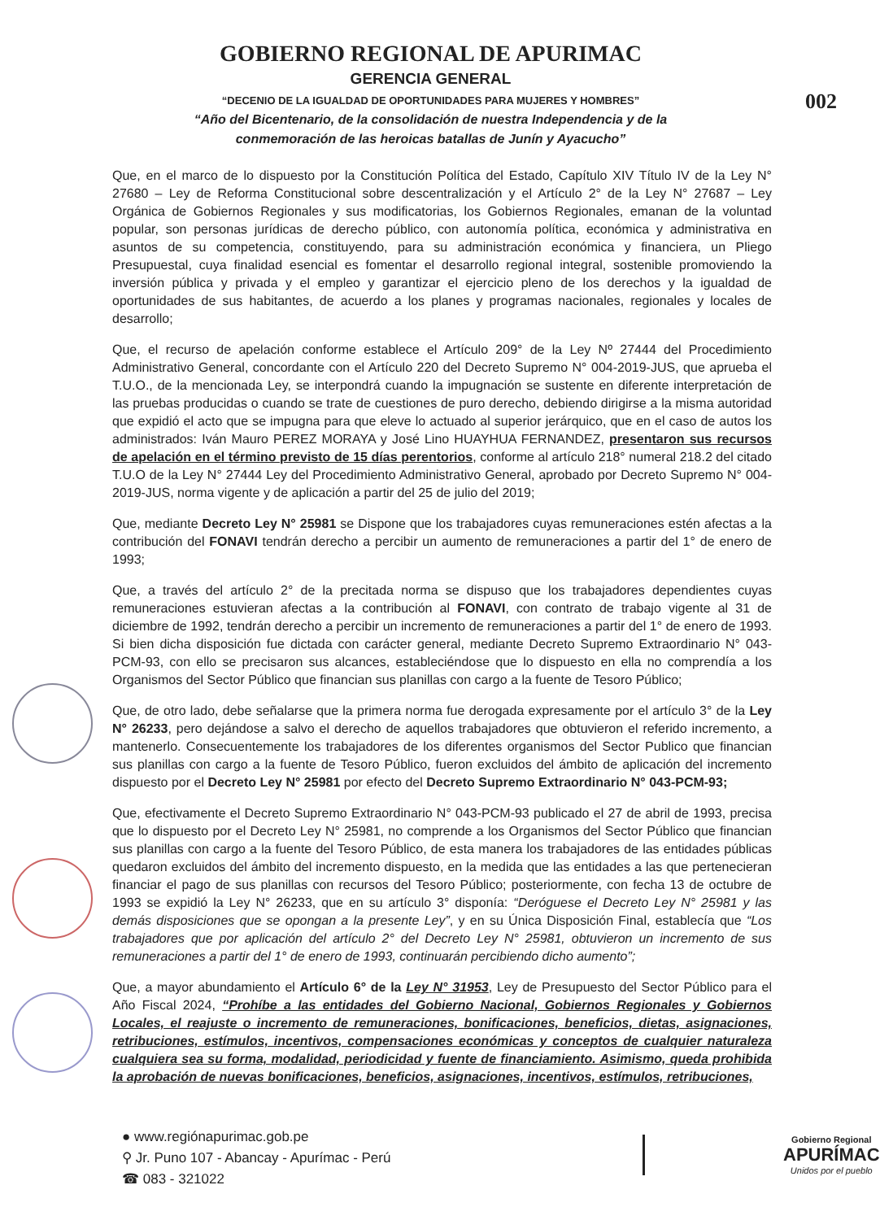002
GOBIERNO REGIONAL DE APURIMAC
GERENCIA GENERAL
“DECENIO DE LA IGUALDAD DE OPORTUNIDADES PARA MUJERES Y HOMBRES”
“Año del Bicentenario, de la consolidación de nuestra Independencia y de la
conmemoración de las heroicas batallas de Junín y Ayacucho”
Que, en el marco de lo dispuesto por la Constitución Política del Estado, Capítulo XIV Título IV de la Ley N° 27680 – Ley de Reforma Constitucional sobre descentralización y el Artículo 2° de la Ley N° 27687 – Ley Orgánica de Gobiernos Regionales y sus modificatorias, los Gobiernos Regionales, emanan de la voluntad popular, son personas jurídicas de derecho público, con autonomía política, económica y administrativa en asuntos de su competencia, constituyendo, para su administración económica y financiera, un Pliego Presupuestal, cuya finalidad esencial es fomentar el desarrollo regional integral, sostenible promoviendo la inversión pública y privada y el empleo y garantizar el ejercicio pleno de los derechos y la igualdad de oportunidades de sus habitantes, de acuerdo a los planes y programas nacionales, regionales y locales de desarrollo;
Que, el recurso de apelación conforme establece el Artículo 209° de la Ley Nº 27444 del Procedimiento Administrativo General, concordante con el Artículo 220 del Decreto Supremo N° 004-2019-JUS, que aprueba el T.U.O., de la mencionada Ley, se interpondrá cuando la impugnación se sustente en diferente interpretación de las pruebas producidas o cuando se trate de cuestiones de puro derecho, debiendo dirigirse a la misma autoridad que expidió el acto que se impugna para que eleve lo actuado al superior jerárquico, que en el caso de autos los administrados: Iván Mauro PEREZ MORAYA y José Lino HUAYHUA FERNANDEZ, presentaron sus recursos de apelación en el término previsto de 15 días perentorios, conforme al artículo 218° numeral 218.2 del citado T.U.O de la Ley N° 27444 Ley del Procedimiento Administrativo General, aprobado por Decreto Supremo N° 004-2019-JUS, norma vigente y de aplicación a partir del 25 de julio del 2019;
Que, mediante Decreto Ley N° 25981 se Dispone que los trabajadores cuyas remuneraciones estén afectas a la contribución del FONAVI tendrán derecho a percibir un aumento de remuneraciones a partir del 1° de enero de 1993;
Que, a través del artículo 2° de la precitada norma se dispuso que los trabajadores dependientes cuyas remuneraciones estuvieran afectas a la contribución al FONAVI, con contrato de trabajo vigente al 31 de diciembre de 1992, tendrán derecho a percibir un incremento de remuneraciones a partir del 1° de enero de 1993. Si bien dicha disposición fue dictada con carácter general, mediante Decreto Supremo Extraordinario N° 043-PCM-93, con ello se precisaron sus alcances, estableciéndose que lo dispuesto en ella no comprendía a los Organismos del Sector Público que financian sus planillas con cargo a la fuente de Tesoro Público;
Que, de otro lado, debe señalarse que la primera norma fue derogada expresamente por el artículo 3° de la Ley N° 26233, pero dejándose a salvo el derecho de aquellos trabajadores que obtuvieron el referido incremento, a mantenerlo. Consecuentemente los trabajadores de los diferentes organismos del Sector Publico que financian sus planillas con cargo a la fuente de Tesoro Público, fueron excluidos del ámbito de aplicación del incremento dispuesto por el Decreto Ley N° 25981 por efecto del Decreto Supremo Extraordinario N° 043-PCM-93;
Que, efectivamente el Decreto Supremo Extraordinario N° 043-PCM-93 publicado el 27 de abril de 1993, precisa que lo dispuesto por el Decreto Ley N° 25981, no comprende a los Organismos del Sector Público que financian sus planillas con cargo a la fuente del Tesoro Público, de esta manera los trabajadores de las entidades públicas quedaron excluidos del ámbito del incremento dispuesto, en la medida que las entidades a las que pertenecieran financiar el pago de sus planillas con recursos del Tesoro Público; posteriormente, con fecha 13 de octubre de 1993 se expidió la Ley N° 26233, que en su artículo 3° disponía: “Deróguese el Decreto Ley N° 25981 y las demás disposiciones que se opongan a la presente Ley”, y en su Única Disposición Final, establecía que “Los trabajadores que por aplicación del artículo 2° del Decreto Ley N° 25981, obtuvieron un incremento de sus remuneraciones a partir del 1° de enero de 1993, continuarán percibiendo dicho aumento”;
Que, a mayor abundamiento el Artículo 6° de la Ley N° 31953, Ley de Presupuesto del Sector Público para el Año Fiscal 2024, “Prohíbe a las entidades del Gobierno Nacional, Gobiernos Regionales y Gobiernos Locales, el reajuste o incremento de remuneraciones, bonificaciones, beneficios, dietas, asignaciones, retribuciones, estímulos, incentivos, compensaciones económicas y conceptos de cualquier naturaleza cualquiera sea su forma, modalidad, periodicidad y fuente de financiamiento. Asimismo, queda prohibida la aprobación de nuevas bonificaciones, beneficios, asignaciones, incentivos, estímulos, retribuciones,
● www.regiónapurimac.gob.pe
⚲ Jr. Puno 107 - Abancay - Apurímac - Perú
☎ 083 - 321022
Gobierno Regional
APURÍMAC
Unidos por el pueblo